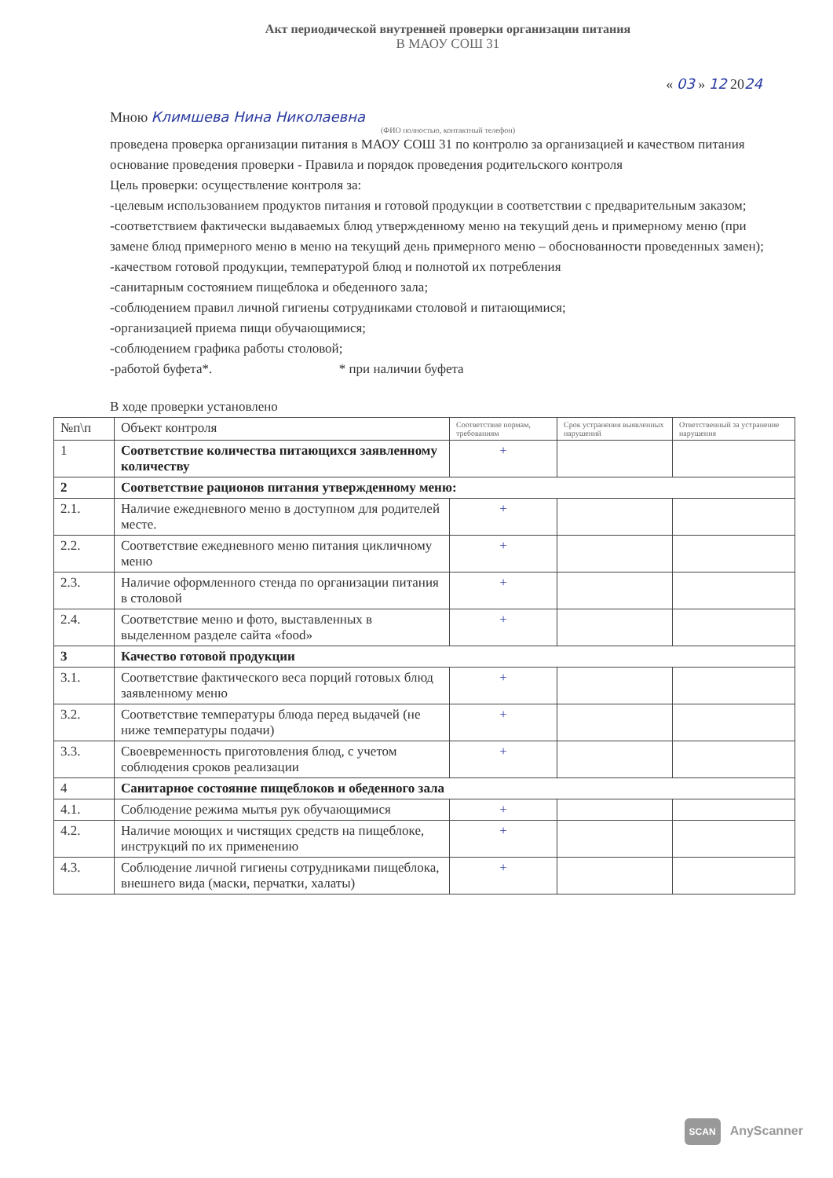Акт периодической внутренней проверки организации питания
В МАОУ СОШ 31
« 03 » 12 2024
Мною Климшева Нина Николаевна
(ФИО полностью, контактный телефон)
проведена проверка организации питания в МАОУ СОШ 31 по контролю за организацией и качеством питания основание проведения проверки - Правила и порядок проведения родительского контроля
Цель проверки: осуществление контроля за:
-целевым использованием продуктов питания и готовой продукции в соответствии с предварительным заказом;
-соответствием фактически выдаваемых блюд утвержденному меню на текущий день и примерному меню (при замене блюд примерного меню в меню на текущий день примерного меню – обоснованности проведенных замен);
-качеством готовой продукции, температурой блюд и полнотой их потребления
-санитарным состоянием пищеблока и обеденного зала;
-соблюдением правил личной гигиены сотрудниками столовой и питающимися;
-организацией приема пищи обучающимися;
-соблюдением графика работы столовой;
-работой буфета*. * при наличии буфета
В ходе проверки установлено
| №п\п | Объект контроля | Соответствие нормам, требованиям | Срок устранения выявленных нарушений | Ответственный за устранение нарушения |
| --- | --- | --- | --- | --- |
| 1 | Соответствие количества питающихся заявленному количеству | + | | |
| 2 | Соответствие рационов питания утвержденному меню: | | | |
| 2.1. | Наличие ежедневного меню в доступном для родителей месте. | + | | |
| 2.2. | Соответствие ежедневного меню питания цикличному меню | + | | |
| 2.3. | Наличие оформленного стенда по организации питания в столовой | + | | |
| 2.4. | Соответствие меню и фото, выставленных в выделенном разделе сайта «food» | + | | |
| 3 | Качество готовой продукции | | | |
| 3.1. | Соответствие фактического веса порций готовых блюд заявленному меню | + | | |
| 3.2. | Соответствие температуры блюда перед выдачей (не ниже температуры подачи) | + | | |
| 3.3. | Своевременность приготовления блюд, с учетом соблюдения сроков реализации | + | | |
| 4 | Санитарное состояние пищеблоков и обеденного зала | | | |
| 4.1. | Соблюдение режима мытья рук обучающимися | + | | |
| 4.2. | Наличие моющих и чистящих средств на пищеблоке, инструкций по их применению | + | | |
| 4.3. | Соблюдение личной гигиены сотрудниками пищеблока, внешнего вида (маски, перчатки, халаты) | + | | |
SCAN AnyScanner